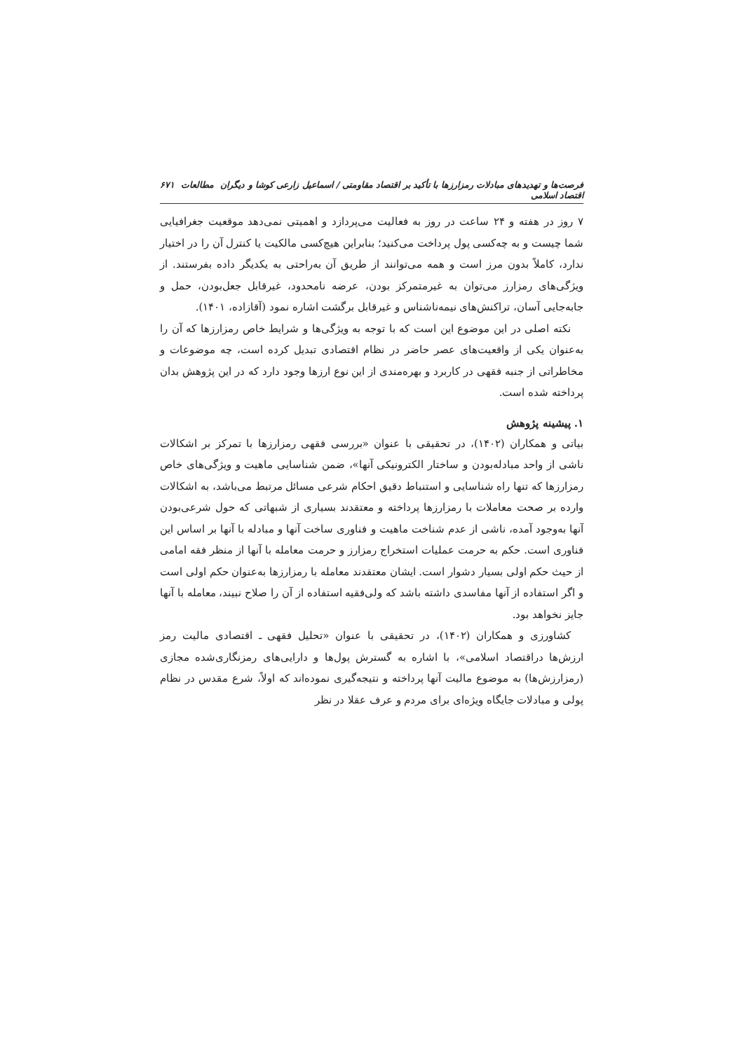فرصت‌ها و تهدیدهای مبادلات رمزارزها با تأکید بر اقتصاد مقاومتی / اسماعیل زارعی کوشا و دیگران مطالعات اقتصاد اسلامی ۶۷۱
۷ روز در هفته و ۲۴ ساعت در روز به فعالیت می‌پردازد و اهمیتی نمی‌دهد موقعیت جغرافیایی شما چیست و به چه‌کسی پول پرداخت می‌کنید؛ بنابراین هیچ‌کسی مالکیت یا کنترل آن را در اختیار ندارد، کاملاً بدون مرز است و همه می‌توانند از طریق آن به‌راحتی به یکدیگر داده بفرستند. از ویژگی‌های رمزارز می‌توان به غیرمتمرکز بودن، عرضه نامحدود، غیرقابل جعل‌بودن، حمل و جابه‌جایی آسان، تراکنش‌های نیمه‌ناشناس و غیرقابل برگشت اشاره نمود (آقازاده، ۱۴۰۱).
نکته اصلی در این موضوع این است که با توجه به ویژگی‌ها و شرایط خاص رمزارزها که آن را به‌عنوان یکی از واقعیت‌های عصر حاضر در نظام اقتصادی تبدیل کرده است، چه موضوعات و مخاطراتی از جنبه فقهی در کاربرد و بهره‌مندی از این نوع ارزها وجود دارد که در این پژوهش بدان پرداخته شده است.
۱. پیشینه پژوهش
بیاتی و همکاران (۱۴۰۲)، در تحقیقی با عنوان «بررسی فقهی رمزارزها با تمرکز بر اشکالات ناشی از واحد مبادله‌بودن و ساختار الکترونیکی آنها»، ضمن شناسایی ماهیت و ویژگی‌های خاص رمزارزها که تنها راه شناسایی و استنباط دقیق احکام شرعی مسائل مرتبط می‌باشد، به اشکالات وارده بر صحت معاملات با رمزارزها پرداخته و معتقدند بسیاری از شبهاتی که حول شرعی‌بودن آنها به‌وجود آمده، ناشی از عدم شناخت ماهیت و فناوری ساخت آنها و مبادله با آنها بر اساس این فناوری است. حکم به حرمت عملیات استخراج رمزارز و حرمت معامله با آنها از منظر فقه امامی از حیث حکم اولی بسیار دشوار است. ایشان معتقدند معامله با رمزارزها به‌عنوان حکم اولی است و اگر استفاده از آنها مفاسدی داشته باشد که ولی‌فقیه استفاده از آن را صلاح نبیند، معامله با آنها جایز نخواهد بود.
کشاورزی و همکاران (۱۴۰۲)، در تحقیقی با عنوان «تحلیل فقهی ـ اقتصادی مالیت رمز ارزش‌ها دراقتصاد اسلامی»، با اشاره به گسترش پول‌ها و دارایی‌های رمزنگاری‌شده مجازی (رمزارزش‌ها) به موضوع مالیت آنها پرداخته و نتیجه‌گیری نموده‌اند که اولاً، شرع مقدس در نظام پولی و مبادلات جایگاه ویژه‌ای برای مردم و عرف عقلا در نظر